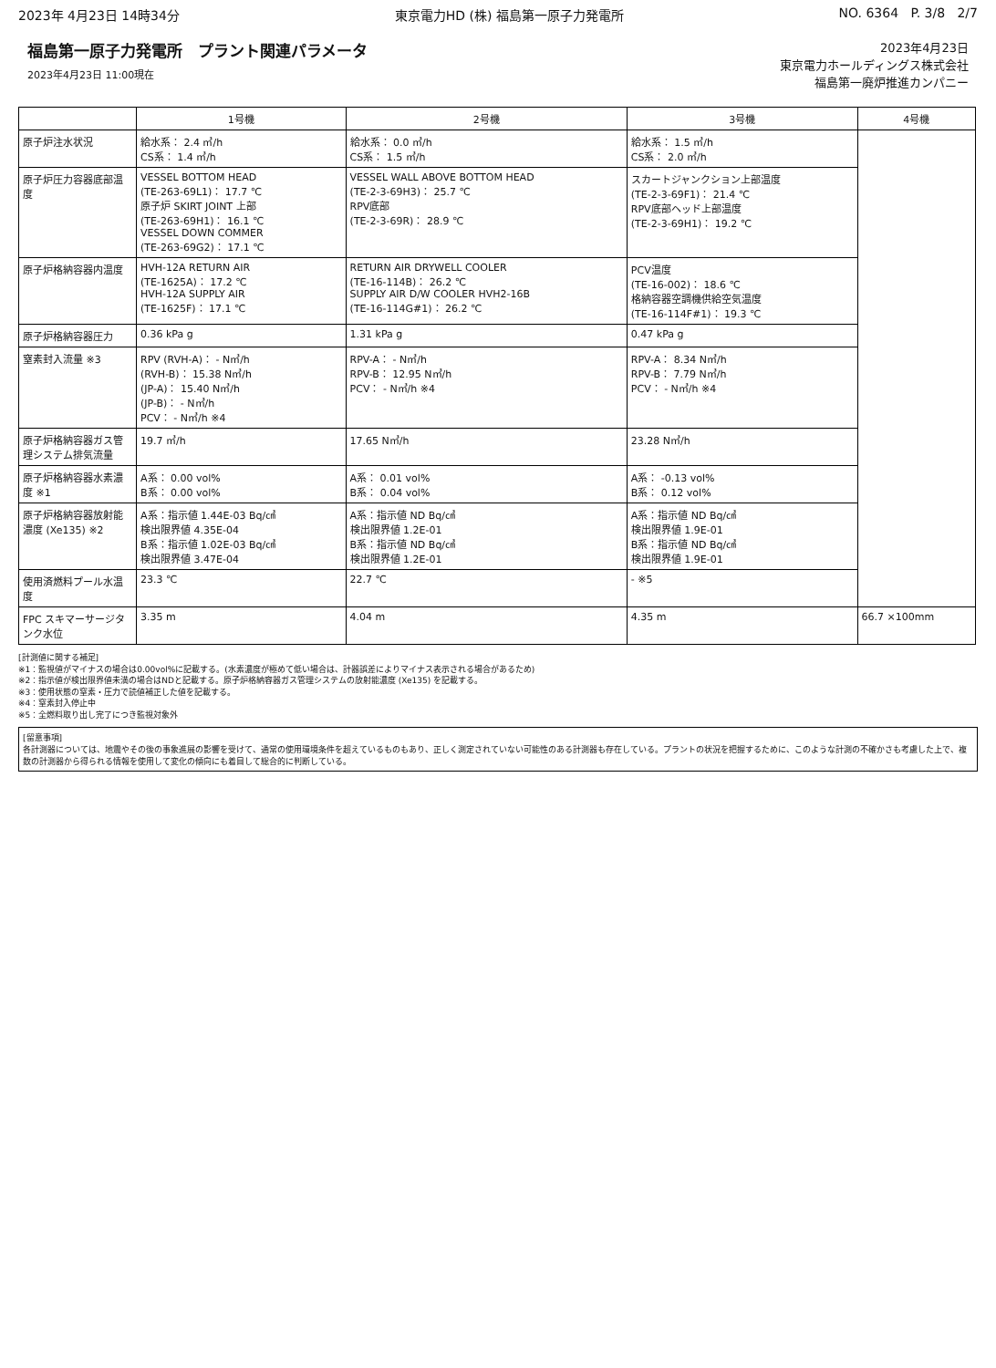2023年 4月23日 14時34分 東京電力HD (株) 福島第一原子力発電所 NO. 6364 P. 3/8 2/7
福島第一原子力発電所　プラント関連パラメータ
2023年4月23日 11:00現在
2023年4月23日
東京電力ホールディングス株式会社
福島第一廃炉推進カンパニー
| | 1号機 | 2号機 | 3号機 | 4号機 |
| --- | --- | --- | --- | --- |
| 原子炉注水状況 | 給水系： 2.4 ㎥/h CS系： 1.4 ㎥/h | 給水系： 0.0 ㎥/h CS系： 1.5 ㎥/h | 給水系： 1.5 ㎥/h CS系： 2.0 ㎥/h | |
| 原子炉圧力容器底部温度 | VESSEL BOTTOM HEAD (TE-263-69L1)： 17.7 ℃ 原子炉 SKIRT JOINT 上部 (TE-263-69H1)： 16.1 ℃ VESSEL DOWN COMMER (TE-263-69G2)： 17.1 ℃ | VESSEL WALL ABOVE BOTTOM HEAD (TE-2-3-69H3)： 25.7 ℃ RPV底部 (TE-2-3-69R)： 28.9 ℃ | スカートジャンクション上部温度 (TE-2-3-69F1)： 21.4 ℃ RPV底部ヘッド上部温度 (TE-2-3-69H1)： 19.2 ℃ | |
| 原子炉格納容器内温度 | HVH-12A RETURN AIR (TE-1625A)： 17.2 ℃ HVH-12A SUPPLY AIR (TE-1625F)： 17.1 ℃ | RETURN AIR DRYWELL COOLER (TE-16-114B)： 26.2 ℃ SUPPLY AIR D/W COOLER HVH2-16B (TE-16-114G#1)： 26.2 ℃ | PCV温度 (TE-16-002)： 18.6 ℃ 格納容器空調機供給空気温度 (TE-16-114F#1)： 19.3 ℃ | |
| 原子炉格納容器圧力 | 0.36 kPa g | 1.31 kPa g | 0.47 kPa g | |
| 窒素封入流量 ※3 | RPV (RVH-A)： - N㎥/h (RVH-B)： 15.38 N㎥/h (JP-A)： 15.40 N㎥/h (JP-B)： - N㎥/h PCV： - N㎥/h ※4 | RPV-A： - N㎥/h RPV-B： 12.95 N㎥/h PCV： - N㎥/h ※4 | RPV-A： 8.34 N㎥/h RPV-B： 7.79 N㎥/h PCV： - N㎥/h ※4 | |
| 原子炉格納容器ガス管理システム排気流量 | 19.7 ㎥/h | 17.65 N㎥/h | 23.28 N㎥/h | |
| 原子炉格納容器水素濃度 ※1 | A系： 0.00 vol% B系： 0.00 vol% | A系： 0.01 vol% B系： 0.04 vol% | A系： -0.13 vol% B系： 0.12 vol% | |
| 原子炉格納容器放射能濃度 (Xe135) ※2 | A系：指示値 1.44E-03 Bq/㎤ 検出限界値 4.35E-04 B系：指示値 1.02E-03 Bq/㎤ 検出限界値 3.47E-04 | A系：指示値 ND Bq/㎤ 検出限界値 1.2E-01 B系：指示値 ND Bq/㎤ 検出限界値 1.2E-01 | A系：指示値 ND Bq/㎤ 検出限界値 1.9E-01 B系：指示値 ND Bq/㎤ 検出限界値 1.9E-01 | |
| 使用済燃料プール水温度 | 23.3 ℃ | 22.7 ℃ | - ※5 | |
| FPC スキマーサージタンク水位 | 3.35 m | 4.04 m | 4.35 m | 66.7 ×100mm |
[計測値に関する補足]
※1：監視値がマイナスの場合は0.00vol%に記載する。(水素濃度が極めて低い場合は、計器誤差によりマイナス表示される場合があるため)
※2：指示値が検出限界値未満の場合はNDと記載する。原子炉格納容器ガス管理システムの放射能濃度 (Xe135) を記載する。
※3：使用状態の窒素・圧力で読値補正した値を記載する。
※4：窒素封入停止中
※5：全燃料取り出し完了につき監視対象外
[留意事項]
各計測器については、地震やその後の事象進展の影響を受けて、通常の使用環境条件を超えているものもあり、正しく測定されていない可能性のある計測器も存在している。プラントの状況を把握するために、このような計測の不確かさも考慮した上で、複数の計測器から得られる情報を使用して変化の傾向にも着目して総合的に判断している。